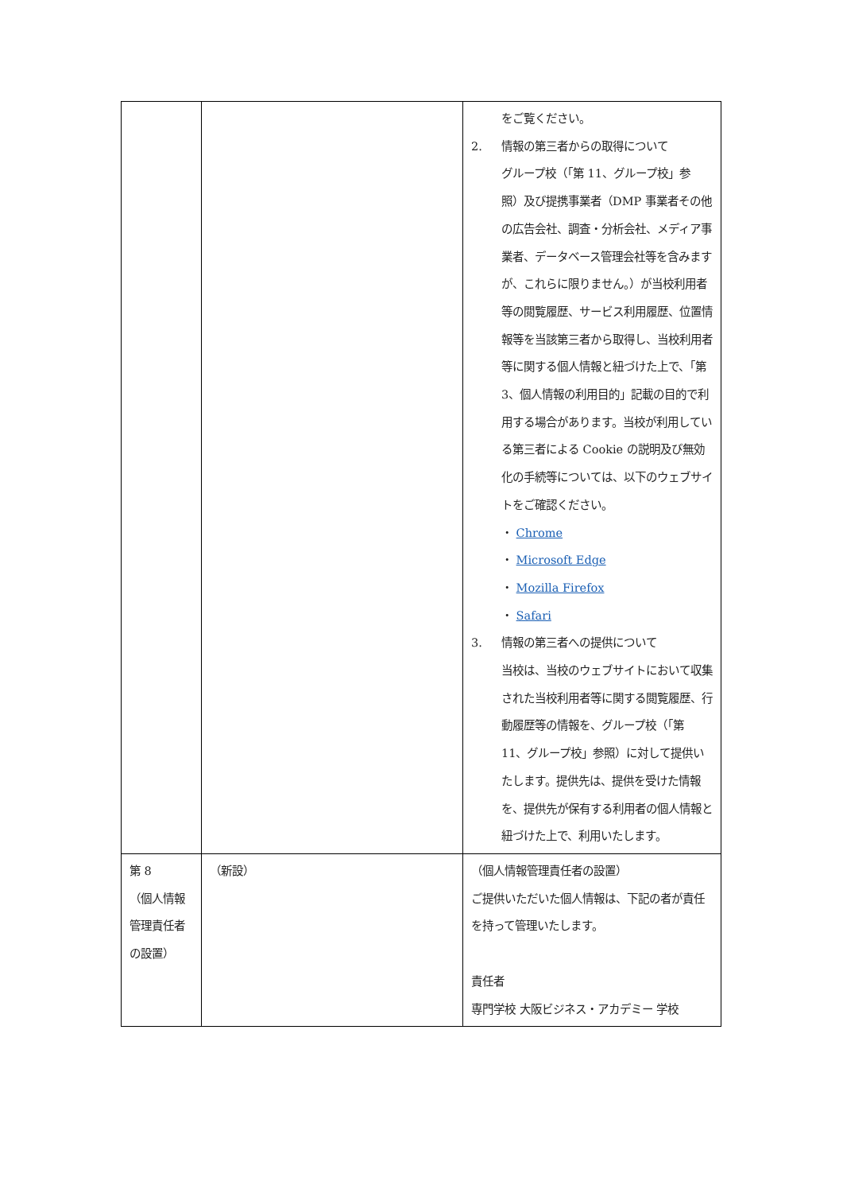| | | をご覧ください。 2. 情報の第三者からの取得について グループ校（「第 11、グループ校」参照）及び提携事業者（DMP 事業者その他の広告会社、調査・分析会社、メディア事業者、データベース管理会社等を含みますが、これらに限りません。）が当校利用者等の閲覧履歴、サービス利用履歴、位置情報等を当該第三者から取得し、当校利用者等に関する個人情報と紐づけた上で、「第 3、個人情報の利用目的」記載の目的で利用する場合があります。当校が利用している第三者による Cookie の説明及び無効化の手続等については、以下のウェブサイトをご確認ください。 ・ Chrome ・ Microsoft Edge ・ Mozilla Firefox ・ Safari 3. 情報の第三者への提供について 当校は、当校のウェブサイトにおいて収集された当校利用者等に関する閲覧履歴、行動履歴等の情報を、グループ校（「第 11、グループ校」参照）に対して提供いたします。提供先は、提供を受けた情報を、提供先が保有する利用者の個人情報と紐づけた上で、利用いたします。 |
| 第 8 （個人情報管理責任者の設置） | （新設） | （個人情報管理責任者の設置） ご提供いただいた個人情報は、下記の者が責任を持って管理いたします。 責任者 専門学校 大阪ビジネス・アカデミー 学校 |